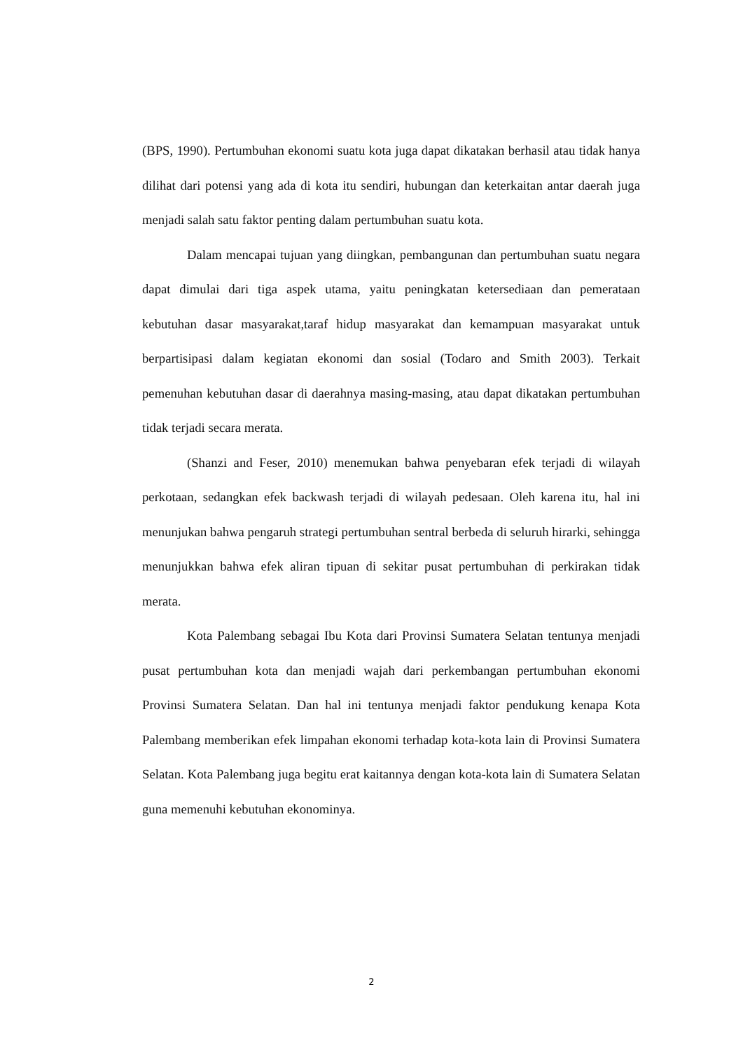(BPS, 1990). Pertumbuhan ekonomi suatu kota juga dapat dikatakan berhasil atau tidak hanya dilihat dari potensi yang ada di kota itu sendiri, hubungan dan keterkaitan antar daerah juga menjadi salah satu faktor penting dalam pertumbuhan suatu kota.
Dalam mencapai tujuan yang diingkan, pembangunan dan pertumbuhan suatu negara dapat dimulai dari tiga aspek utama, yaitu peningkatan ketersediaan dan pemerataan kebutuhan dasar masyarakat,taraf hidup masyarakat dan kemampuan masyarakat untuk berpartisipasi dalam kegiatan ekonomi dan sosial (Todaro and Smith 2003). Terkait pemenuhan kebutuhan dasar di daerahnya masing-masing, atau dapat dikatakan pertumbuhan tidak terjadi secara merata.
(Shanzi and Feser, 2010) menemukan bahwa penyebaran efek terjadi di wilayah perkotaan, sedangkan efek backwash terjadi di wilayah pedesaan. Oleh karena itu, hal ini menunjukan bahwa pengaruh strategi pertumbuhan sentral berbeda di seluruh hirarki, sehingga menunjukkan bahwa efek aliran tipuan di sekitar pusat pertumbuhan di perkirakan tidak merata.
Kota Palembang sebagai Ibu Kota dari Provinsi Sumatera Selatan tentunya menjadi pusat pertumbuhan kota dan menjadi wajah dari perkembangan pertumbuhan ekonomi Provinsi Sumatera Selatan. Dan hal ini tentunya menjadi faktor pendukung kenapa Kota Palembang memberikan efek limpahan ekonomi terhadap kota-kota lain di Provinsi Sumatera Selatan. Kota Palembang juga begitu erat kaitannya dengan kota-kota lain di Sumatera Selatan guna memenuhi kebutuhan ekonominya.
2